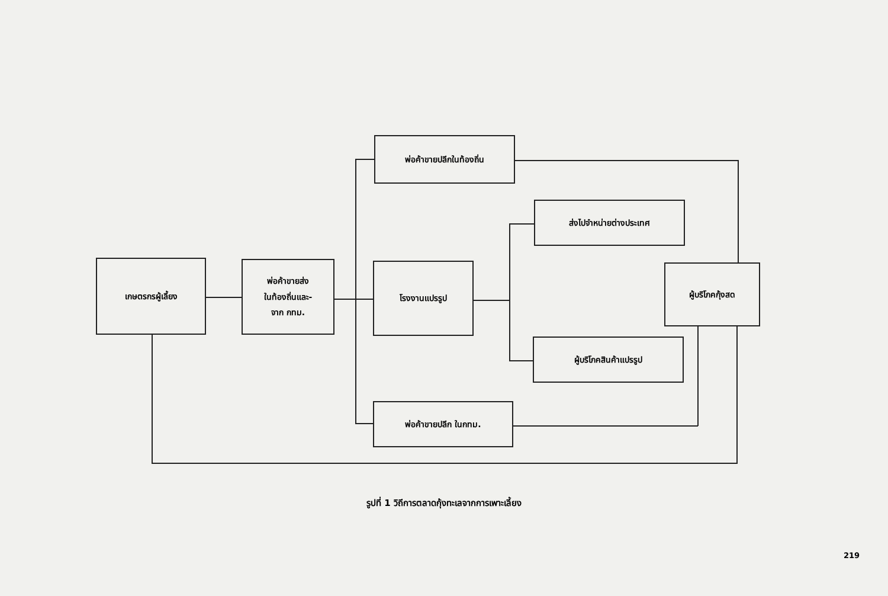เกษตรกรผู้เลี้ยง
พ่อค้าขายส่ง
ในท้องถิ่นและ-
จาก กทม.
พ่อค้าขายปลีกในท้องถิ่น
โรงงานแปรรูป
ส่งไปจำหน่ายต่างประเทศ
ผู้บริโภคสินค้าแปรรูป
พ่อค้าขายปลีก ในกทม.
ผู้บริโภคกุ้งสด
รูปที่ 1 วิถีการตลาดกุ้งทะเลจากการเพาะเลี้ยง
219